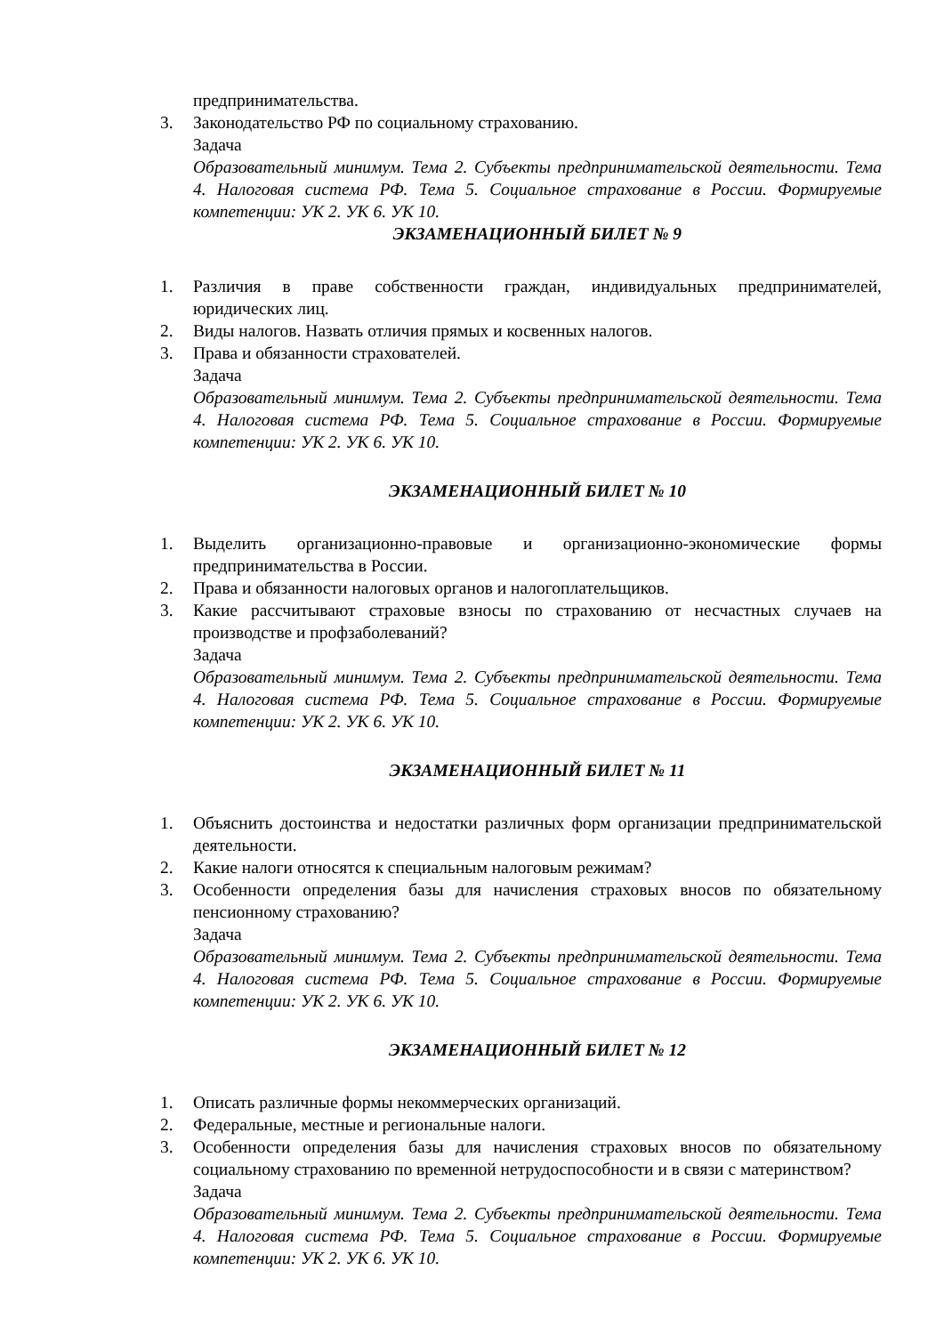предпринимательства.
3. Законодательство РФ по социальному страхованию.
Задача
Образовательный минимум. Тема 2. Субъекты предпринимательской деятельности. Тема 4. Налоговая система РФ. Тема 5. Социальное страхование в России. Формируемые компетенции: УК 2. УК 6. УК 10.
ЭКЗАМЕНАЦИОННЫЙ БИЛЕТ № 9
1. Различия в праве собственности граждан, индивидуальных предпринимателей, юридических лиц.
2. Виды налогов. Назвать отличия прямых и косвенных налогов.
3. Права и обязанности страхователей.
Задача
Образовательный минимум. Тема 2. Субъекты предпринимательской деятельности. Тема 4. Налоговая система РФ. Тема 5. Социальное страхование в России. Формируемые компетенции: УК 2. УК 6. УК 10.
ЭКЗАМЕНАЦИОННЫЙ БИЛЕТ № 10
1. Выделить организационно-правовые и организационно-экономические формы предпринимательства в России.
2. Права и обязанности налоговых органов и налогоплательщиков.
3. Какие рассчитывают страховые взносы по страхованию от несчастных случаев на производстве и профзаболеваний?
Задача
Образовательный минимум. Тема 2. Субъекты предпринимательской деятельности. Тема 4. Налоговая система РФ. Тема 5. Социальное страхование в России. Формируемые компетенции: УК 2. УК 6. УК 10.
ЭКЗАМЕНАЦИОННЫЙ БИЛЕТ № 11
1. Объяснить достоинства и недостатки различных форм организации предпринимательской деятельности.
2. Какие налоги относятся к специальным налоговым режимам?
3. Особенности определения базы для начисления страховых вносов по обязательному пенсионному страхованию?
Задача
Образовательный минимум. Тема 2. Субъекты предпринимательской деятельности. Тема 4. Налоговая система РФ. Тема 5. Социальное страхование в России. Формируемые компетенции: УК 2. УК 6. УК 10.
ЭКЗАМЕНАЦИОННЫЙ БИЛЕТ № 12
1. Описать различные формы некоммерческих организаций.
2. Федеральные, местные и региональные налоги.
3. Особенности определения базы для начисления страховых вносов по обязательному социальному страхованию по временной нетрудоспособности и в связи с материнством?
Задача
Образовательный минимум. Тема 2. Субъекты предпринимательской деятельности. Тема 4. Налоговая система РФ. Тема 5. Социальное страхование в России. Формируемые компетенции: УК 2. УК 6. УК 10.